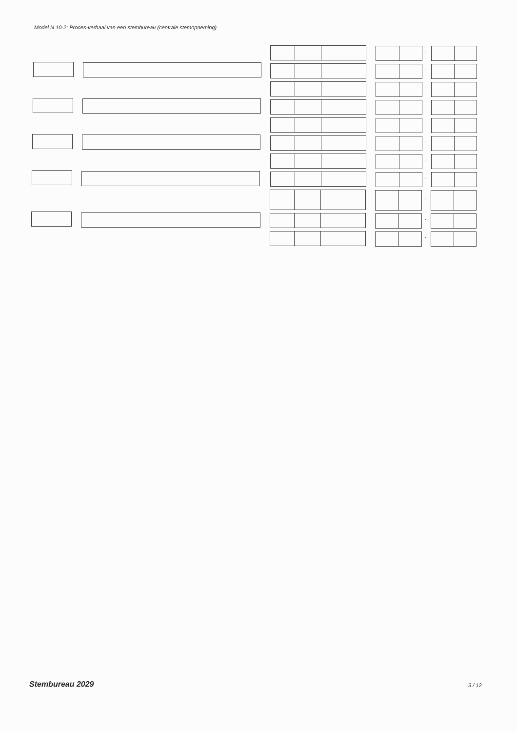Model N 10-2: Proces-verbaal van een stembureau (centrale stemopneming)
-
-
-
-
-
-
-
-
-
-
-
Stembureau 2029 3 / 12